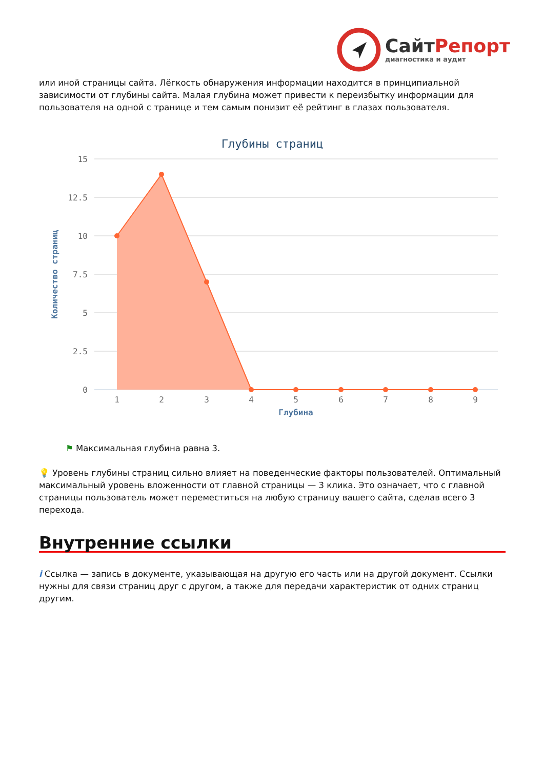СайтРепорт
диагностика и аудит
или иной страницы сайта. Лёгкость обнаружения информации находится в принципиальной зависимости от глубины сайта. Малая глубина может привести к переизбытку информации для пользователя на одной с транице и тем самым понизит её рейтинг в глазах пользователя.
Глубины страниц
15
12.5
10
7.5
5
2.5
0
Количество страниц
1
2
3
4
5
6
7
8
9
Глубина
⚑ Максимальная глубина равна 3.
💡 Уровень глубины страниц сильно влияет на поведенческие факторы пользователей. Оптимальный максимальный уровень вложенности от главной страницы — 3 клика. Это означает, что с главной страницы пользователь может переместиться на любую страницу вашего сайта, сделав всего 3 перехода.
Внутренние ссылки
i Ссылка — запись в документе, указывающая на другую его часть или на другой документ. Ссылки нужны для связи страниц друг с другом, а также для передачи характеристик от одних страниц другим.